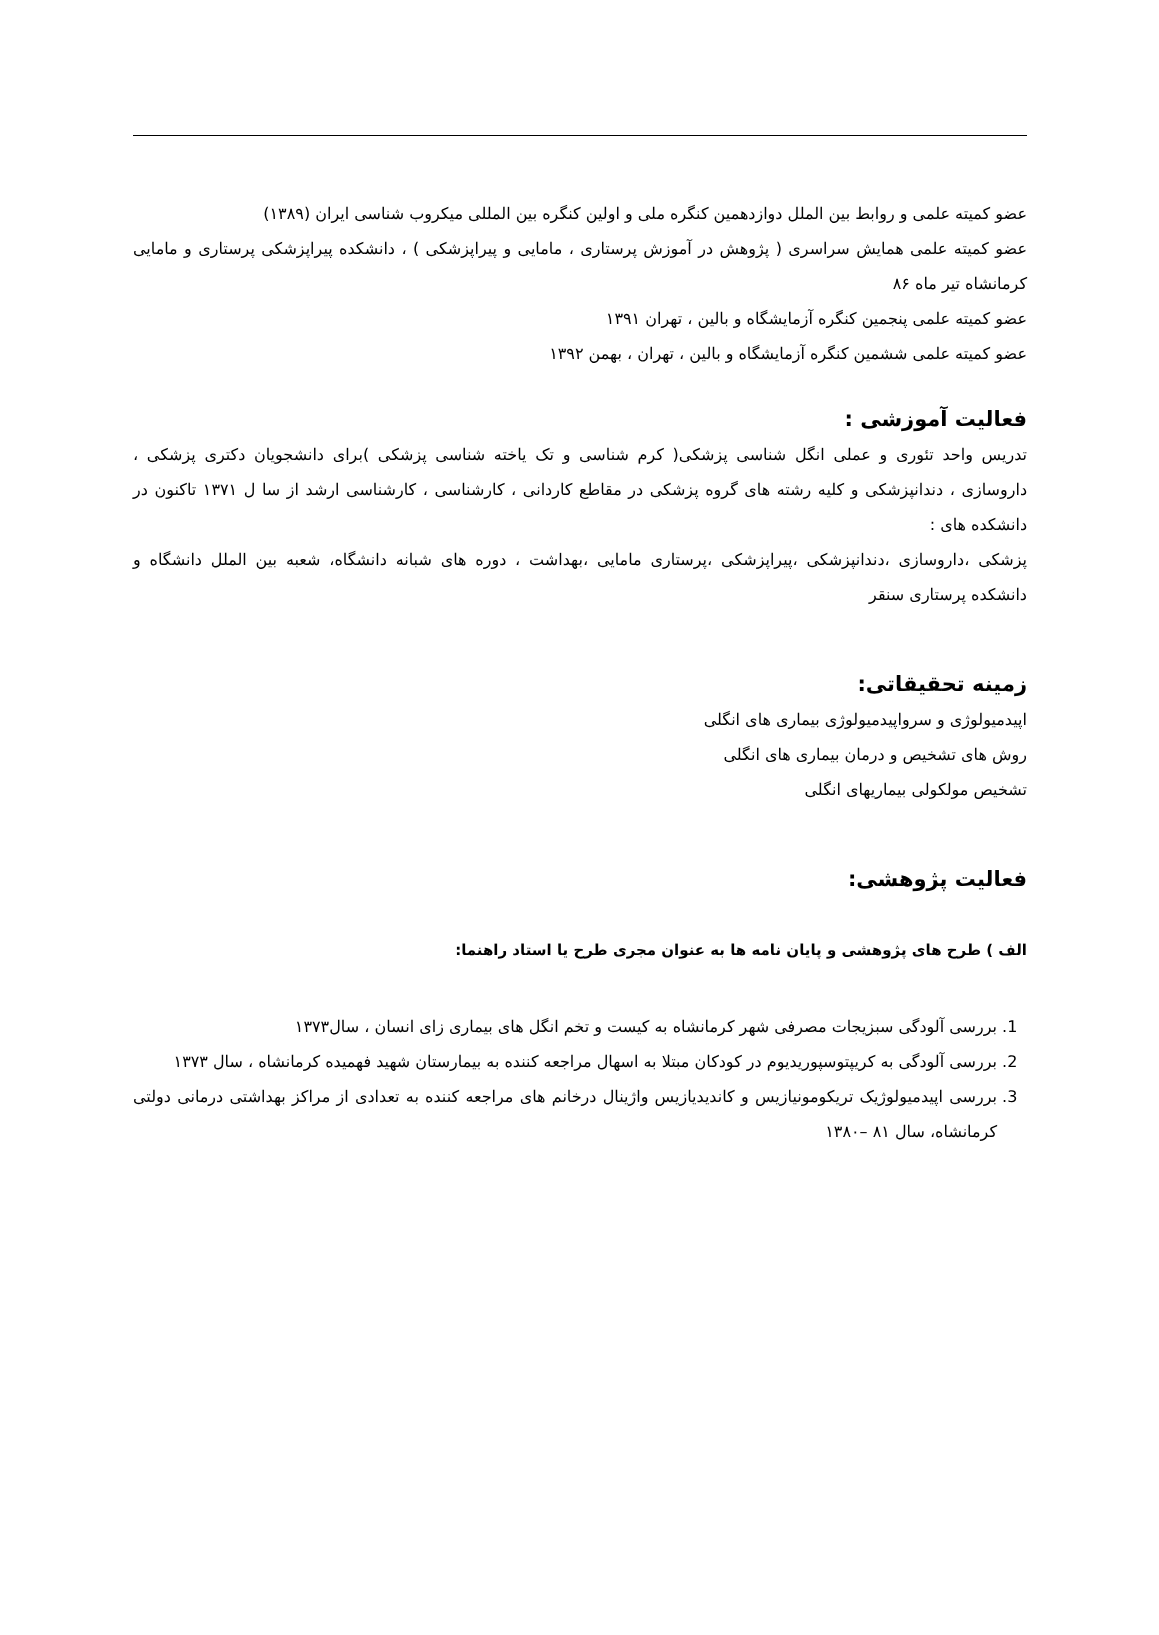عضو کمیته علمی و روابط بین الملل دوازدهمین کنگره ملی و اولین کنگره بین المللی میکروب شناسی ایران (۱۳۸۹)
عضو کمیته علمی همایش سراسری ( پژوهش در آموزش پرستاری ، مامایی و پیراپزشکی ) ، دانشکده پیراپزشکی پرستاری و مامایی کرمانشاه تیر ماه ۸۶
عضو کمیته علمی پنجمین کنگره آزمایشگاه و بالین ، تهران ۱۳۹۱
عضو کمیته علمی ششمین کنگره آزمایشگاه و بالین ، تهران ، بهمن ۱۳۹۲
فعالیت آموزشی :
تدریس واحد تئوری و عملی انگل شناسی پزشکی( کرم شناسی و تک یاخته شناسی پزشکی )برای دانشجویان دکتری پزشکی ، داروسازی ، دندانپزشکی و کلیه رشته های گروه پزشکی در مقاطع کاردانی ، کارشناسی ، کارشناسی ارشد از سا ل ۱۳۷۱ تاکنون در دانشکده های :
پزشکی ،داروسازی ،دندانپزشکی ،پیراپزشکی ،پرستاری مامایی ،بهداشت ، دوره های شبانه دانشگاه، شعبه بین الملل دانشگاه و دانشکده پرستاری سنقر
زمینه تحقیقاتی:
اپیدمیولوژی و سرواپیدمیولوژی بیماری های انگلی
روش های تشخیص و درمان بیماری های انگلی
تشخیص مولکولی بیماریهای انگلی
فعالیت پژوهشی:
الف ) طرح های پژوهشی و پایان نامه ها به عنوان مجری طرح یا استاد راهنما:
1. بررسی آلودگی سبزیجات مصرفی شهر کرمانشاه به کیست و تخم انگل های بیماری زای انسان ، سال۱۳۷۳
2. بررسی آلودگی به کریپتوسپوریدیوم در کودکان مبتلا به اسهال مراجعه کننده به بیمارستان شهید فهمیده کرمانشاه ، سال ۱۳۷۳
3. بررسی اپیدمیولوژیک تریکومونیازیس و کاندیدیازیس واژینال درخانم های مراجعه کننده به تعدادی از مراکز بهداشتی درمانی دولتی کرمانشاه، سال ۸۱ –۱۳۸۰